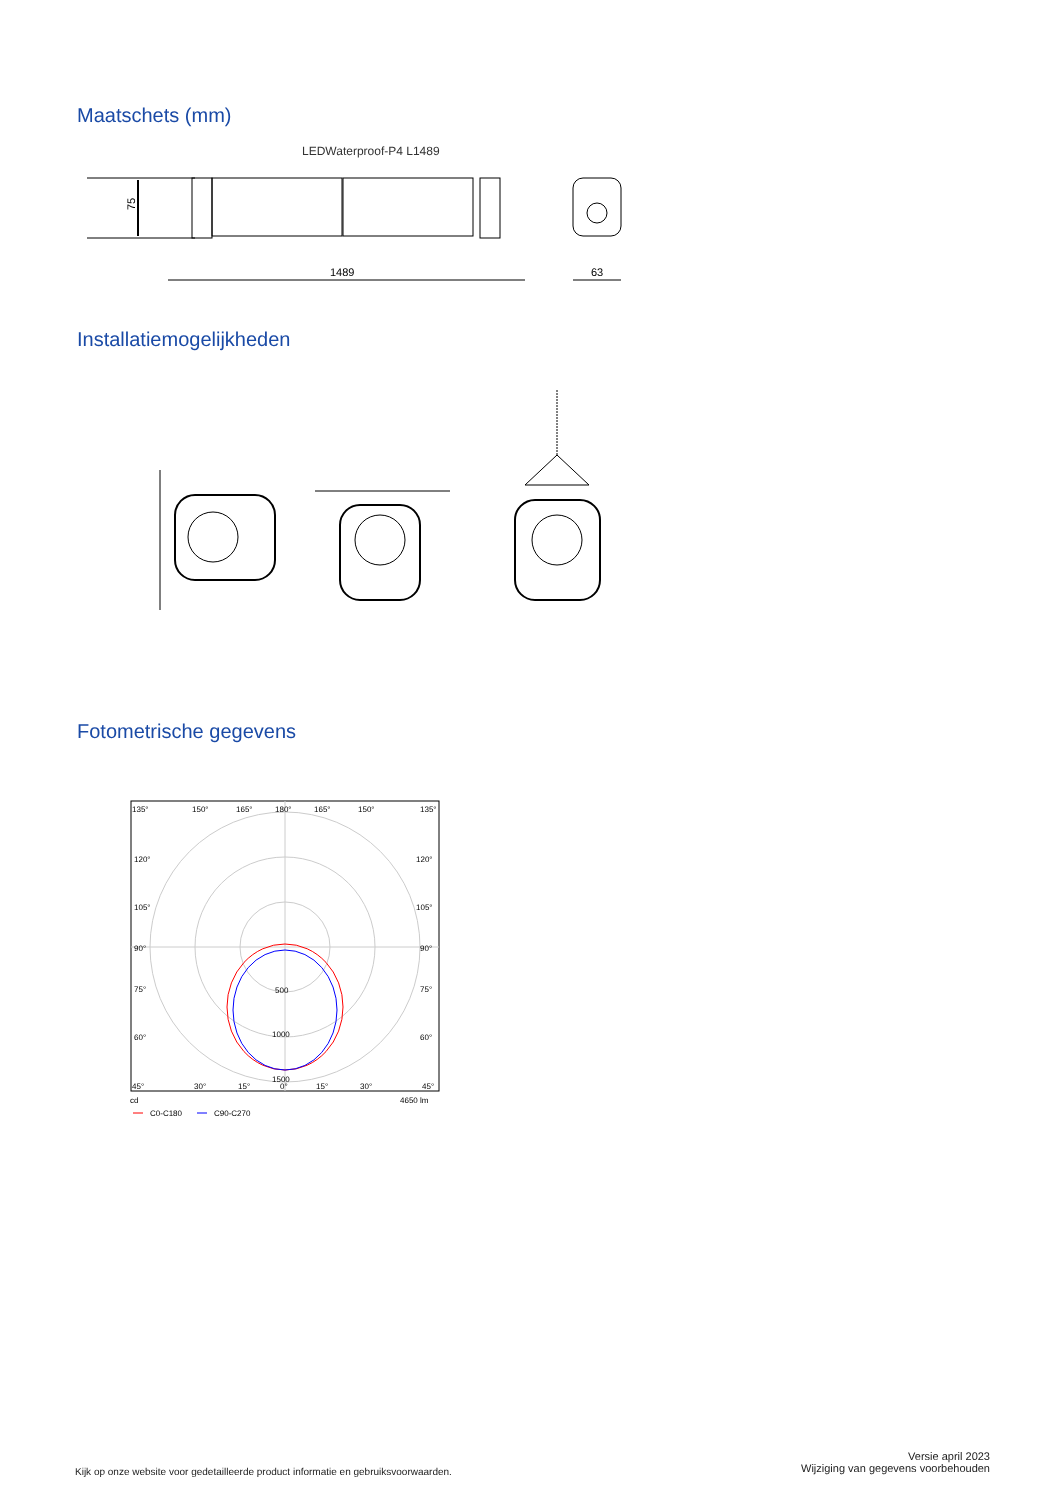Maatschets (mm)
LEDWaterproof-P4 L1489
75
1489
63
Installatiemogelijkheden
Fotometrische gegevens
135°
150°
165°
180°
165°
150°
135°
120°
120°
105°
105°
90°
90°
75°
75°
60°
60°
500
1000
1500
45°
30°
15°
0°
15°
30°
45°
cd
4650 lm
C0-C180
C90-C270
Kijk op onze website voor gedetailleerde product informatie en gebruiksvoorwaarden.
Versie april 2023
Wijziging van gegevens voorbehouden